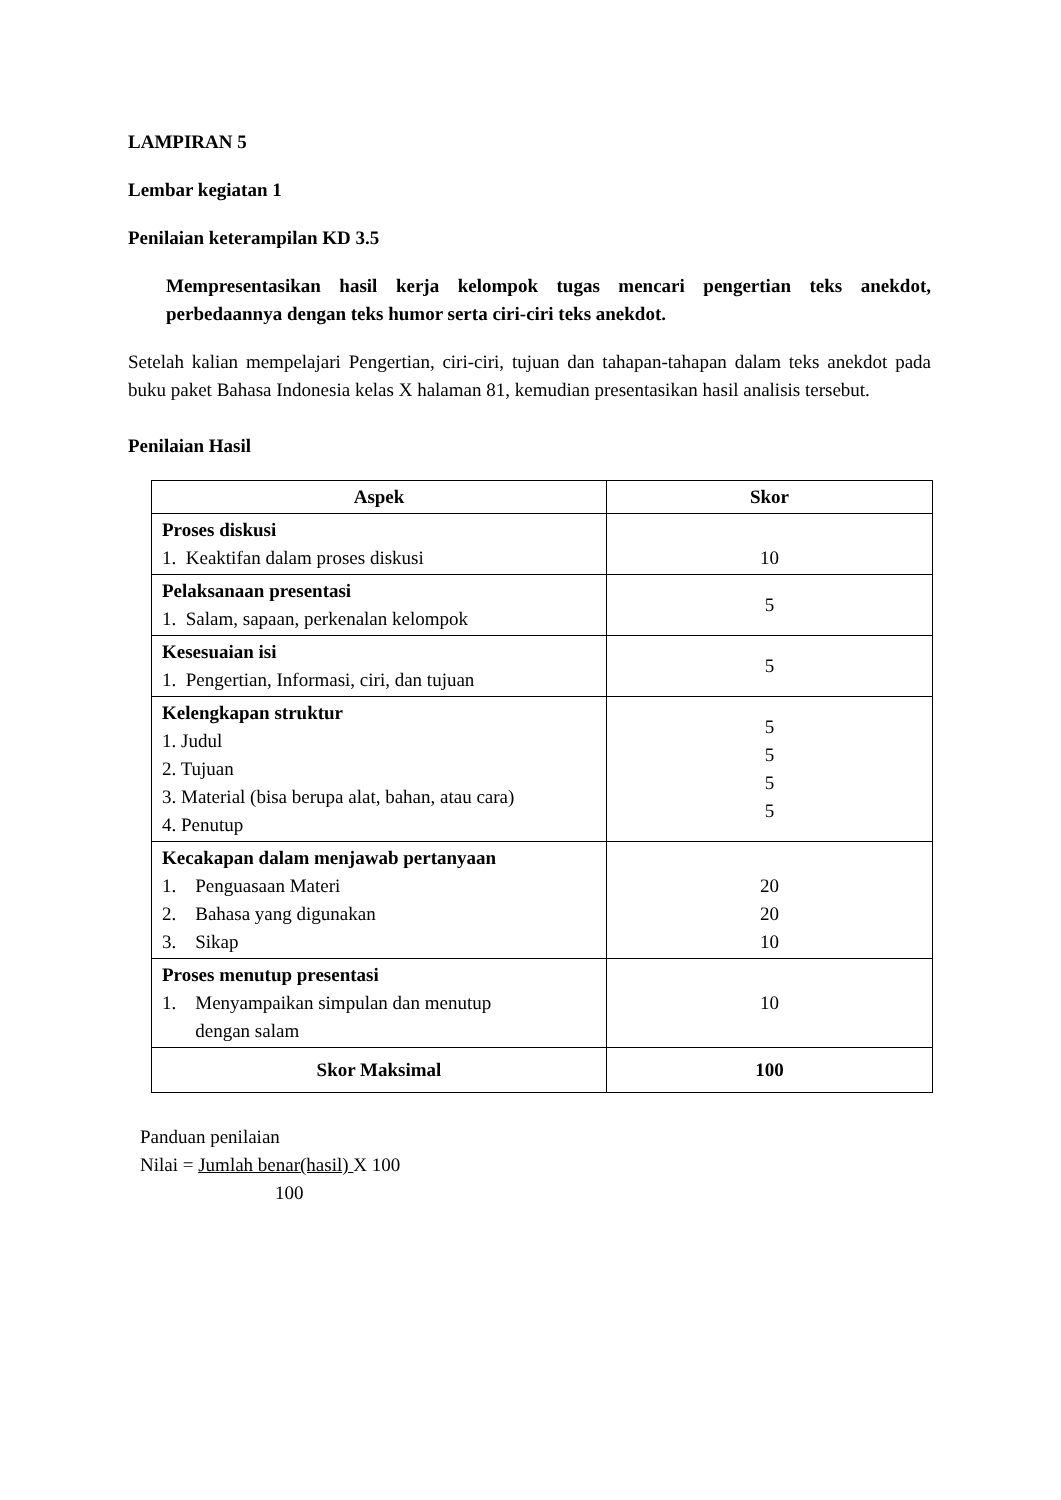LAMPIRAN 5
Lembar kegiatan 1
Penilaian keterampilan KD 3.5
Mempresentasikan hasil kerja kelompok tugas mencari pengertian teks anekdot, perbedaannya dengan teks humor serta ciri-ciri teks anekdot.
Setelah kalian mempelajari Pengertian, ciri-ciri, tujuan dan tahapan-tahapan dalam teks anekdot pada buku paket Bahasa Indonesia kelas X halaman 81, kemudian presentasikan hasil analisis tersebut.
Penilaian Hasil
| Aspek | Skor |
| --- | --- |
| Proses diskusi 1. Keaktifan dalam proses diskusi | 10 |
| Pelaksanaan presentasi 1. Salam, sapaan, perkenalan kelompok | 5 |
| Kesesuaian isi 1. Pengertian, Informasi, ciri, dan tujuan | 5 |
| Kelengkapan struktur 1. Judul 2. Tujuan 3. Material (bisa berupa alat, bahan, atau cara) 4. Penutup | 5 5 5 5 |
| Kecakapan dalam menjawab pertanyaan 1. Penguasaan Materi 2. Bahasa yang digunakan 3. Sikap | 20 20 10 |
| Proses menutup presentasi 1. Menyampaikan simpulan dan menutup dengan salam | 10 |
| Skor Maksimal | 100 |
Panduan penilaian
Nilai = Jumlah benar(hasil) X 100
100